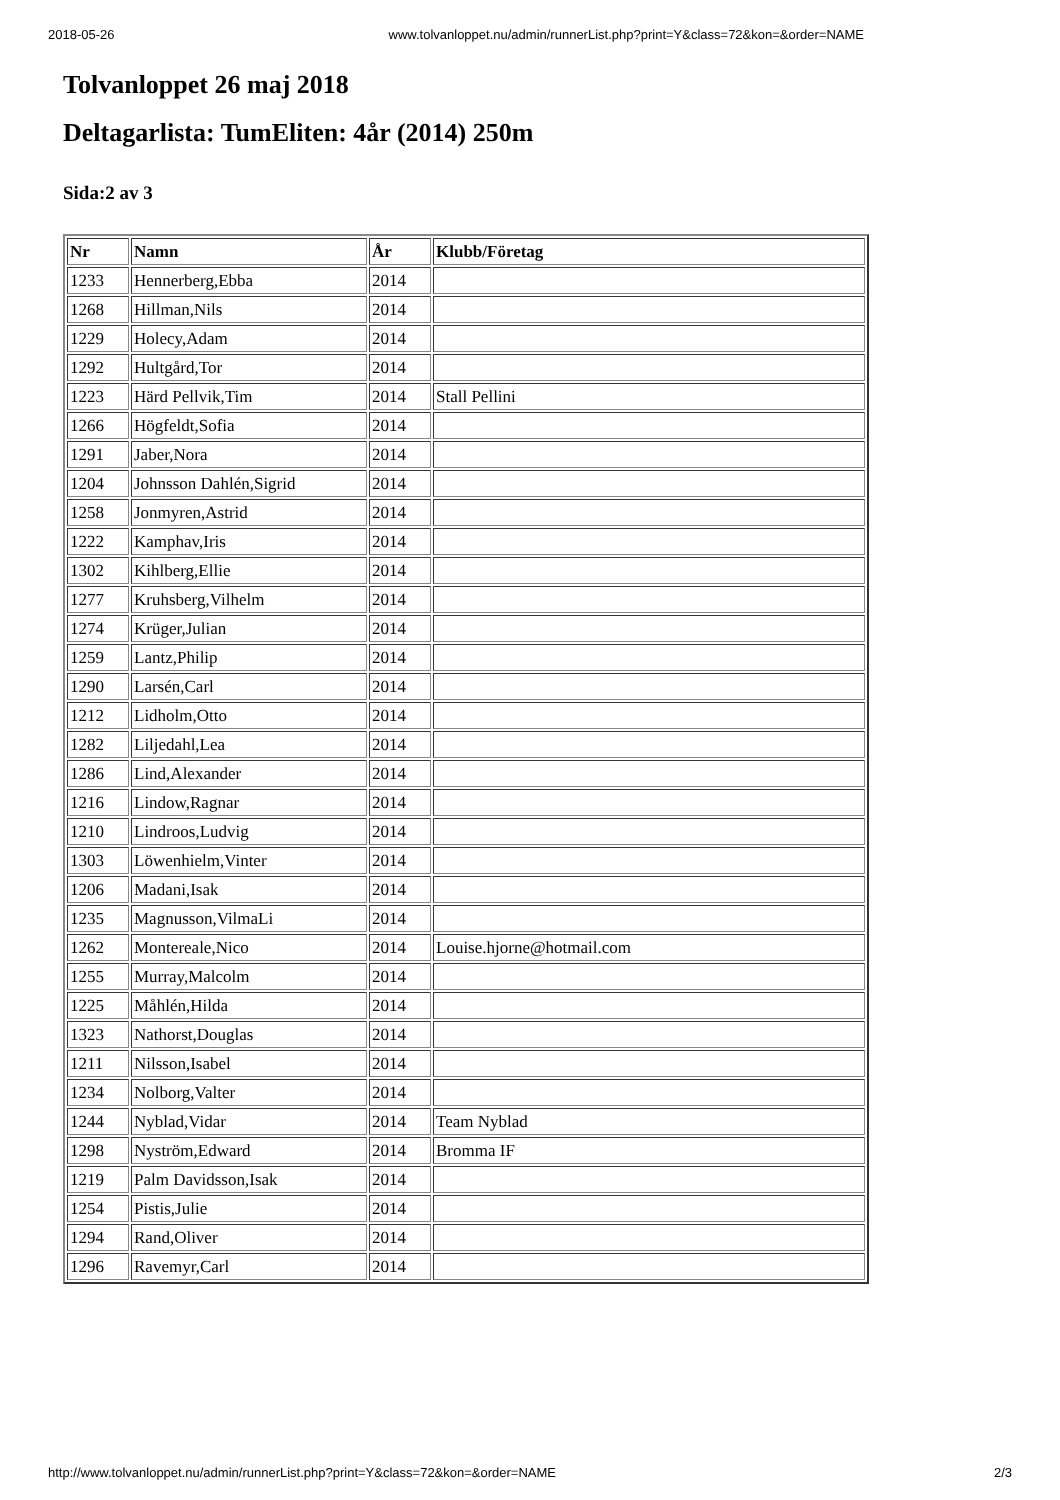2018-05-26 www.tolvanloppet.nu/admin/runnerList.php?print=Y&class=72&kon=&order=NAME
Tolvanloppet 26 maj 2018
Deltagarlista: TumEliten: 4år (2014) 250m
Sida:2 av 3
| Nr | Namn | År | Klubb/Företag |
| --- | --- | --- | --- |
| 1233 | Hennerberg,Ebba | 2014 | |
| 1268 | Hillman,Nils | 2014 | |
| 1229 | Holecy,Adam | 2014 | |
| 1292 | Hultgård,Tor | 2014 | |
| 1223 | Härd Pellvik,Tim | 2014 | Stall Pellini |
| 1266 | Högfeldt,Sofia | 2014 | |
| 1291 | Jaber,Nora | 2014 | |
| 1204 | Johnsson Dahlén,Sigrid | 2014 | |
| 1258 | Jonmyren,Astrid | 2014 | |
| 1222 | Kamphav,Iris | 2014 | |
| 1302 | Kihlberg,Ellie | 2014 | |
| 1277 | Kruhsberg,Vilhelm | 2014 | |
| 1274 | Krüger,Julian | 2014 | |
| 1259 | Lantz,Philip | 2014 | |
| 1290 | Larsén,Carl | 2014 | |
| 1212 | Lidholm,Otto | 2014 | |
| 1282 | Liljedahl,Lea | 2014 | |
| 1286 | Lind,Alexander | 2014 | |
| 1216 | Lindow,Ragnar | 2014 | |
| 1210 | Lindroos,Ludvig | 2014 | |
| 1303 | Löwenhielm,Vinter | 2014 | |
| 1206 | Madani,Isak | 2014 | |
| 1235 | Magnusson,VilmaLi | 2014 | |
| 1262 | Montereale,Nico | 2014 | Louise.hjorne@hotmail.com |
| 1255 | Murray,Malcolm | 2014 | |
| 1225 | Måhlén,Hilda | 2014 | |
| 1323 | Nathorst,Douglas | 2014 | |
| 1211 | Nilsson,Isabel | 2014 | |
| 1234 | Nolborg,Valter | 2014 | |
| 1244 | Nyblad,Vidar | 2014 | Team Nyblad |
| 1298 | Nyström,Edward | 2014 | Bromma IF |
| 1219 | Palm Davidsson,Isak | 2014 | |
| 1254 | Pistis,Julie | 2014 | |
| 1294 | Rand,Oliver | 2014 | |
| 1296 | Ravemyr,Carl | 2014 | |
http://www.tolvanloppet.nu/admin/runnerList.php?print=Y&class=72&kon=&order=NAME 2/3